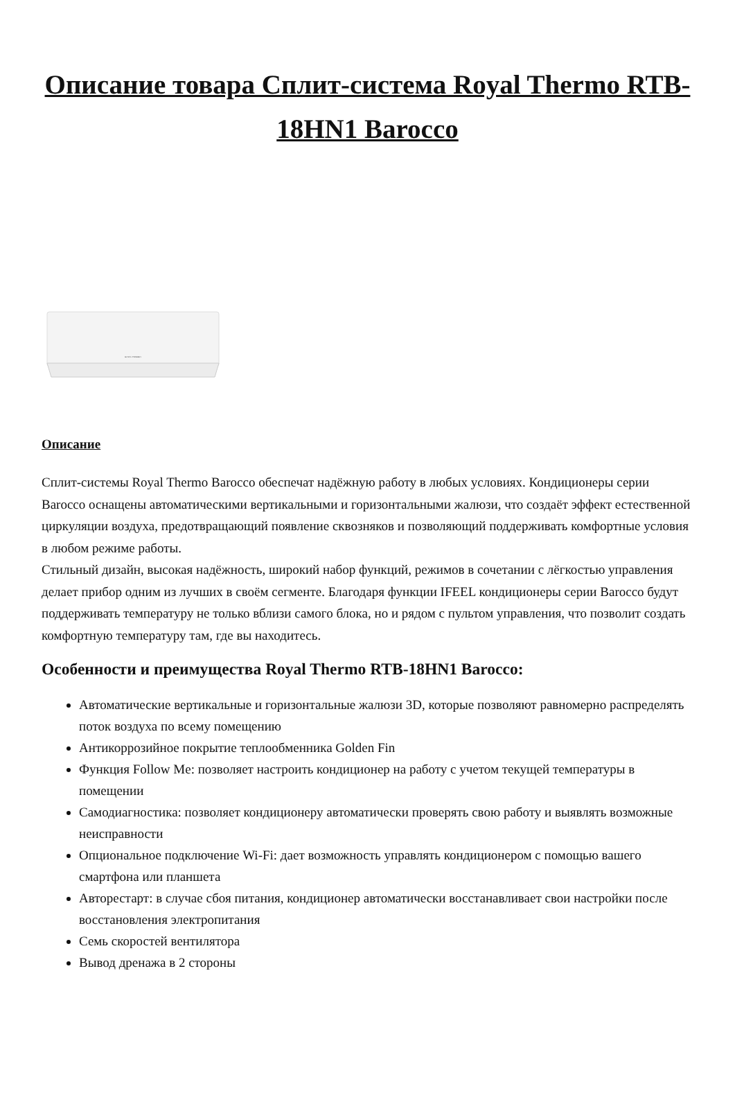Описание товара Сплит-система Royal Thermo RTB-18HN1 Barocco
ROYAL THERMO
Описание
Сплит-системы Royal Thermo Barocco обеспечат надёжную работу в любых условиях. Кондиционеры серии Barocco оснащены автоматическими вертикальными и горизонтальными жалюзи, что создаёт эффект естественной циркуляции воздуха, предотвращающий появление сквозняков и позволяющий поддерживать комфортные условия в любом режиме работы.
Стильный дизайн, высокая надёжность, широкий набор функций, режимов в сочетании с лёгкостью управления делает прибор одним из лучших в своём сегменте. Благодаря функции IFEEL кондиционеры серии Barocco будут поддерживать температуру не только вблизи самого блока, но и рядом с пультом управления, что позволит создать комфортную температуру там, где вы находитесь.
Особенности и преимущества Royal Thermo RTB-18HN1 Barocco:
Автоматические вертикальные и горизонтальные жалюзи 3D, которые позволяют равномерно распределять поток воздуха по всему помещению
Антикоррозийное покрытие теплообменника Golden Fin
Функция Follow Me: позволяет настроить кондиционер на работу с учетом текущей температуры в помещении
Самодиагностика: позволяет кондиционеру автоматически проверять свою работу и выявлять возможные неисправности
Опциональное подключение Wi-Fi: дает возможность управлять кондиционером с помощью вашего смартфона или планшета
Авторестарт: в случае сбоя питания, кондиционер автоматически восстанавливает свои настройки после восстановления электропитания
Семь скоростей вентилятора
Вывод дренажа в 2 стороны